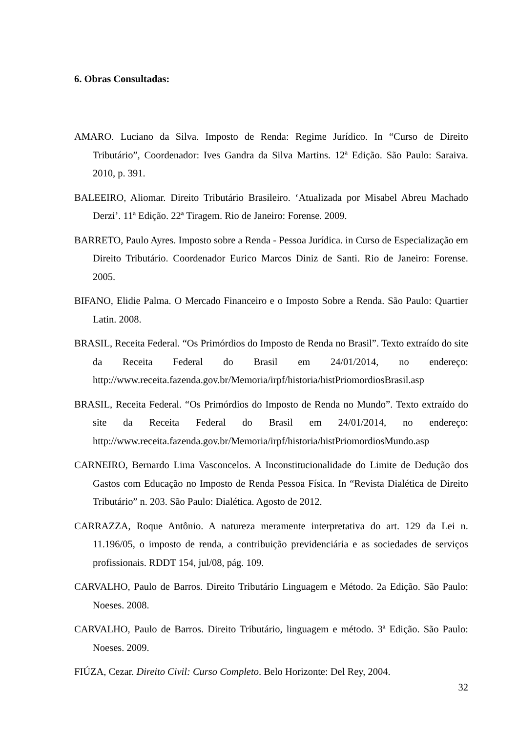6. Obras Consultadas:
AMARO. Luciano da Silva. Imposto de Renda: Regime Jurídico. In “Curso de Direito Tributário”, Coordenador: Ives Gandra da Silva Martins. 12ª Edição. São Paulo: Saraiva. 2010, p. 391.
BALEEIRO, Aliomar. Direito Tributário Brasileiro. ‘Atualizada por Misabel Abreu Machado Derzi’. 11ª Edição. 22ª Tiragem. Rio de Janeiro: Forense. 2009.
BARRETO, Paulo Ayres. Imposto sobre a Renda - Pessoa Jurídica. in Curso de Especialização em Direito Tributário. Coordenador Eurico Marcos Diniz de Santi. Rio de Janeiro: Forense. 2005.
BIFANO, Elidie Palma. O Mercado Financeiro e o Imposto Sobre a Renda. São Paulo: Quartier Latin. 2008.
BRASIL, Receita Federal. “Os Primórdios do Imposto de Renda no Brasil”. Texto extraído do site da Receita Federal do Brasil em 24/01/2014, no endereço: http://www.receita.fazenda.gov.br/Memoria/irpf/historia/histPriomordiosBrasil.asp
BRASIL, Receita Federal. “Os Primórdios do Imposto de Renda no Mundo”. Texto extraído do site da Receita Federal do Brasil em 24/01/2014, no endereço: http://www.receita.fazenda.gov.br/Memoria/irpf/historia/histPriomordiosMundo.asp
CARNEIRO, Bernardo Lima Vasconcelos. A Inconstitucionalidade do Limite de Dedução dos Gastos com Educação no Imposto de Renda Pessoa Física. In “Revista Dialética de Direito Tributário” n. 203. São Paulo: Dialética. Agosto de 2012.
CARRAZZA, Roque Antônio. A natureza meramente interpretativa do art. 129 da Lei n. 11.196/05, o imposto de renda, a contribuição previdenciária e as sociedades de serviços profissionais. RDDT 154, jul/08, pág. 109.
CARVALHO, Paulo de Barros. Direito Tributário Linguagem e Método. 2a Edição. São Paulo: Noeses. 2008.
CARVALHO, Paulo de Barros. Direito Tributário, linguagem e método. 3ª Edição. São Paulo: Noeses. 2009.
FIÚZA, Cezar. Direito Civil: Curso Completo. Belo Horizonte: Del Rey, 2004.
32